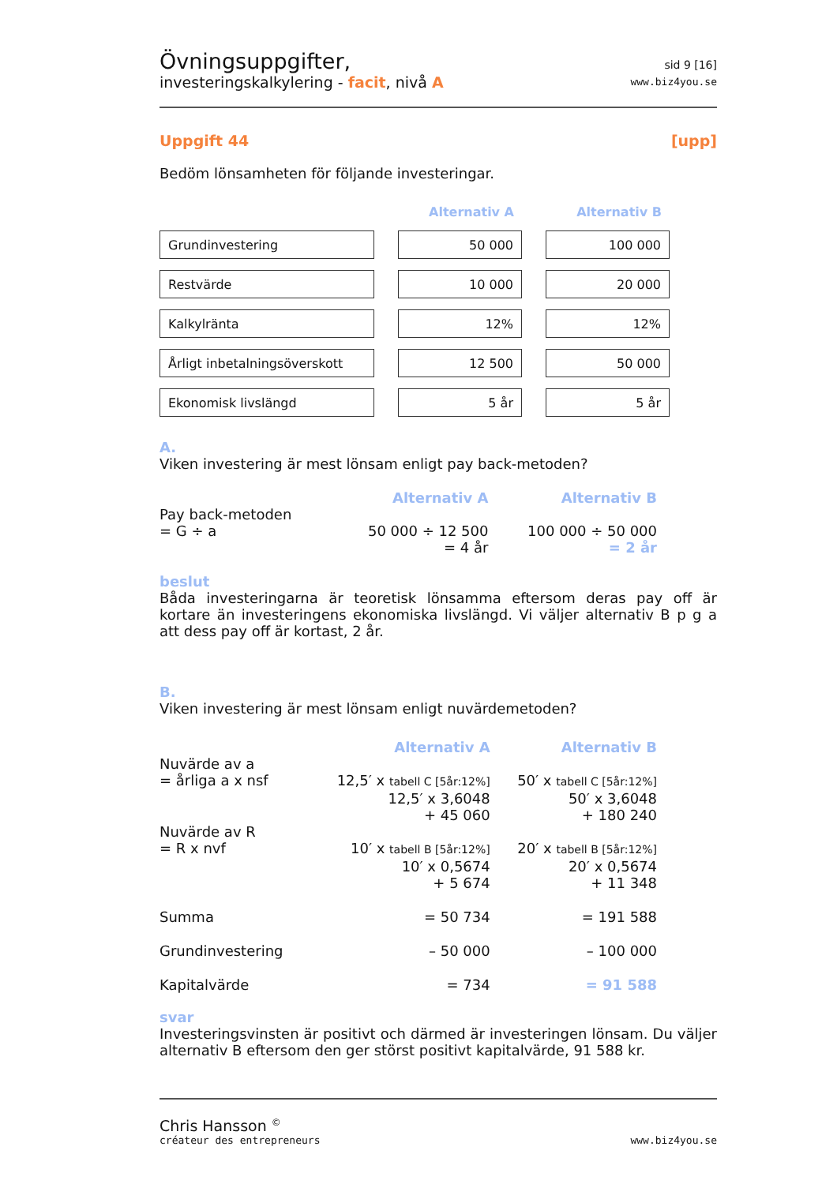Övningsuppgifter,
investeringskalkylering - facit, nivå A
sid 9 [16]
www.biz4you.se
Uppgift 44 [upp]
Bedöm lönsamheten för följande investeringar.
| | Alternativ A | Alternativ B |
| Grundinvestering | 50 000 | 100 000 |
| Restvärde | 10 000 | 20 000 |
| Kalkylränta | 12% | 12% |
| Årligt inbetalningsöverskott | 12 500 | 50 000 |
| Ekonomisk livslängd | 5 år | 5 år |
A.
Viken investering är mest lönsam enligt pay back-metoden?
| | Alternativ A | Alternativ B |
| Pay back-metoden = G ÷ a | 50 000 ÷ 12 500 = 4 år | 100 000 ÷ 50 000 = 2 år |
beslut
Båda investeringarna är teoretisk lönsamma eftersom deras pay off är kortare än investeringens ekonomiska livslängd. Vi väljer alternativ B p g a att dess pay off är kortast, 2 år.
B.
Viken investering är mest lönsam enligt nuvärdemetoden?
| | Alternativ A | Alternativ B |
| Nuvärde av a = årliga a x nsf | 12,5′ x tabell C [5år:12%] 12,5′ x 3,6048 + 45 060 | 50′ x tabell C [5år:12%] 50′ x 3,6048 + 180 240 |
| Nuvärde av R = R x nvf | 10′ x tabell B [5år:12%] 10′ x 0,5674 + 5 674 | 20′ x tabell B [5år:12%] 20′ x 0,5674 + 11 348 |
| Summa | = 50 734 | = 191 588 |
| Grundinvestering | – 50 000 | – 100 000 |
| Kapitalvärde | = 734 | = 91 588 |
svar
Investeringsvinsten är positivt och därmed är investeringen lönsam. Du väljer alternativ B eftersom den ger störst positivt kapitalvärde, 91 588 kr.
Chris Hansson <sup>©</sup>
créateur des entrepreneurs
www.biz4you.se